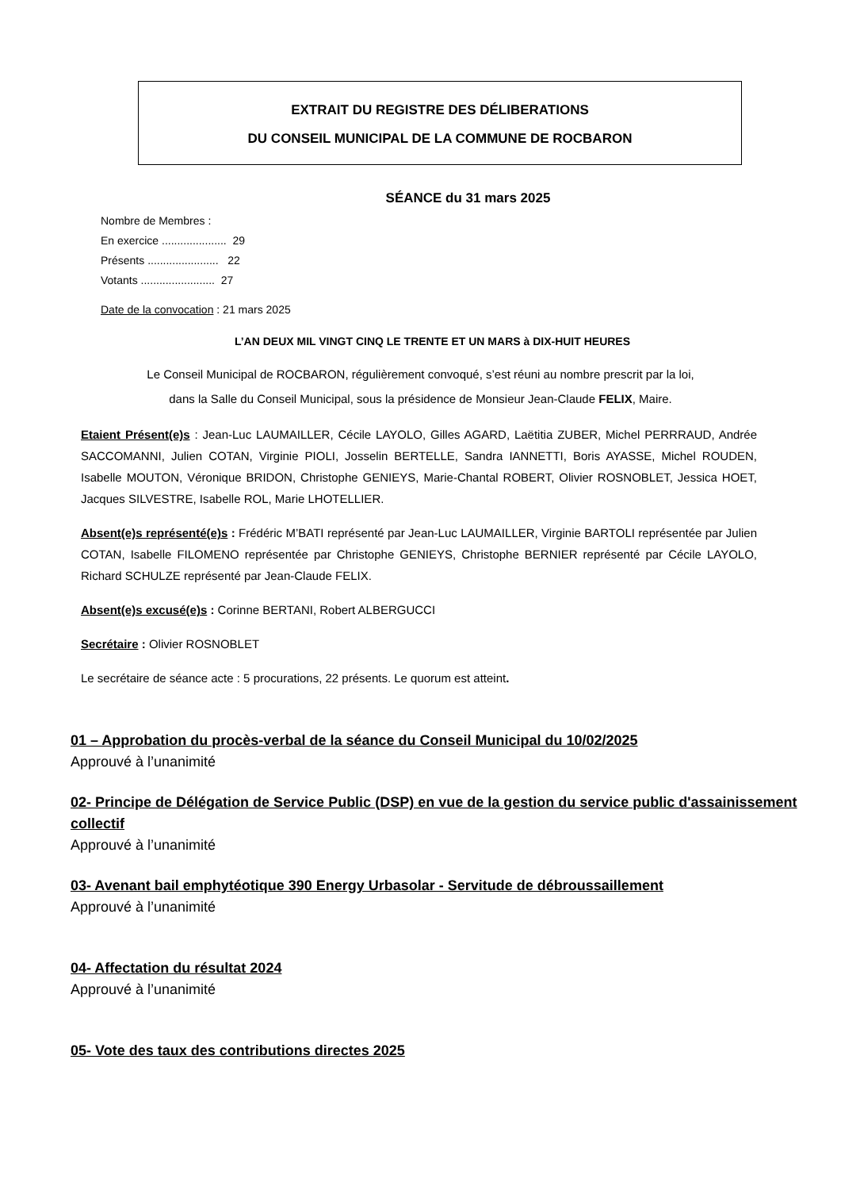EXTRAIT DU REGISTRE DES DÉLIBERATIONS
DU CONSEIL MUNICIPAL DE LA COMMUNE DE ROCBARON
SÉANCE du 31 mars 2025
Nombre de Membres :
En exercice ..................... 29
Présents ....................... 22
Votants ........................ 27
Date de la convocation : 21 mars 2025
L’AN DEUX MIL VINGT CINQ LE TRENTE ET UN MARS à DIX-HUIT HEURES
Le Conseil Municipal de ROCBARON, régulièrement convoqué, s’est réuni au nombre prescrit par la loi,
dans la Salle du Conseil Municipal, sous la présidence de Monsieur Jean-Claude FELIX, Maire.
Etaient Présent(e)s : Jean-Luc LAUMAILLER, Cécile LAYOLO, Gilles AGARD, Laëtitia ZUBER, Michel PERRRAUD, Andrée SACCOMANNI, Julien COTAN, Virginie PIOLI, Josselin BERTELLE, Sandra IANNETTI, Boris AYASSE, Michel ROUDEN, Isabelle MOUTON, Véronique BRIDON, Christophe GENIEYS, Marie-Chantal ROBERT, Olivier ROSNOBLET, Jessica HOET, Jacques SILVESTRE, Isabelle ROL, Marie LHOTELLIER.
Absent(e)s représenté(e)s : Frédéric M’BATI représenté par Jean-Luc LAUMAILLER, Virginie BARTOLI représentée par Julien COTAN, Isabelle FILOMENO représentée par Christophe GENIEYS, Christophe BERNIER représenté par Cécile LAYOLO, Richard SCHULZE représenté par Jean-Claude FELIX.
Absent(e)s excusé(e)s : Corinne BERTANI, Robert ALBERGUCCI
Secrétaire : Olivier ROSNOBLET
Le secrétaire de séance acte : 5 procurations, 22 présents. Le quorum est atteint.
01 – Approbation du procès-verbal de la séance du Conseil Municipal du 10/02/2025
Approuvé à l’unanimité
02- Principe de Délégation de Service Public (DSP) en vue de la gestion du service public d'assainissement collectif
Approuvé à l’unanimité
03- Avenant bail emphytéotique 390 Energy Urbasolar - Servitude de débroussaillement
Approuvé à l’unanimité
04- Affectation du résultat 2024
Approuvé à l’unanimité
05- Vote des taux des contributions directes 2025